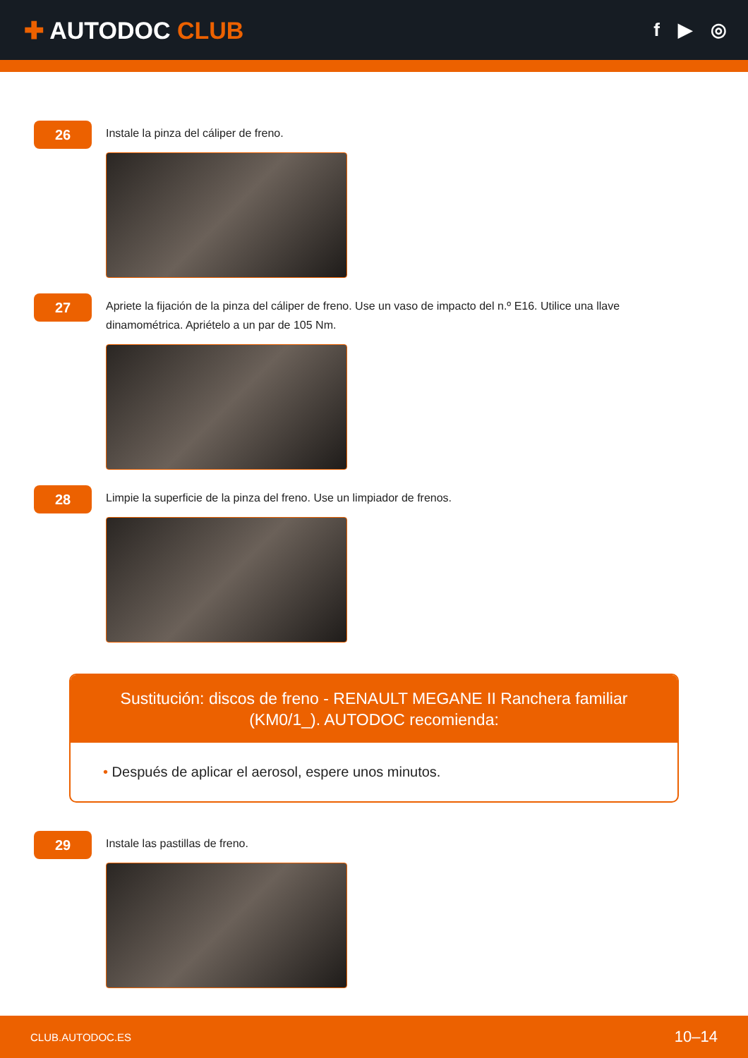✚ AUTODOC CLUB
f ▶ ◎
26
Instale la pinza del cáliper de freno.
27
Apriete la fijación de la pinza del cáliper de freno. Use un vaso de impacto del n.º E16. Utilice una llave dinamométrica. Apriételo a un par de 105 Nm.
28
Limpie la superficie de la pinza del freno. Use un limpiador de frenos.
Sustitución: discos de freno - RENAULT MEGANE II Ranchera familiar (KM0/1_). AUTODOC recomienda:
• Después de aplicar el aerosol, espere unos minutos.
29
Instale las pastillas de freno.
CLUB.AUTODOC.ES 10–14